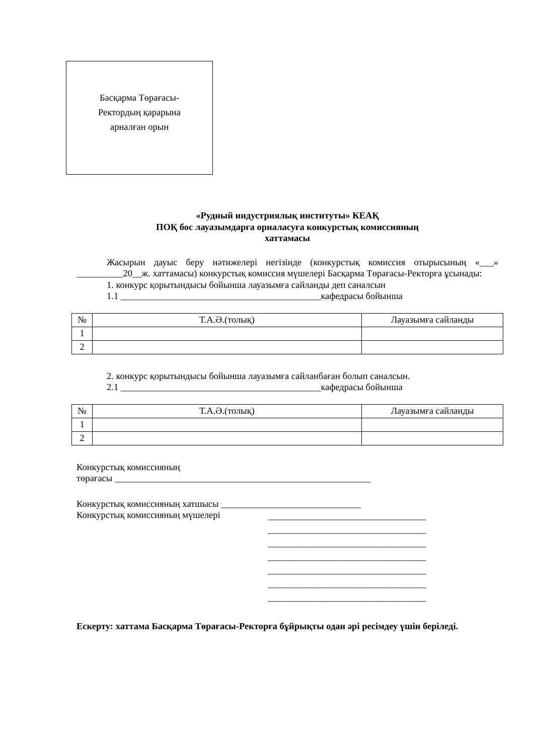Басқарма Төрағасы-
Ректордың қарарына
арналған орын
«Рудный индустриялық институты» КЕАҚ
ПОҚ бос лауазымдарға орналасуға конкурстық комиссияның
хаттамасы
Жасырын дауыс беру нәтижелері негізінде (конкурстық комиссия отырысының «___» __________20__ж. хаттамасы) конкурстық комиссия мүшелері Басқарма Төрағасы-Ректорға ұсынады:
1. конкурс қорытындысы бойынша лауазымға сайланды деп саналсын
1.1 ___________________________________________кафедрасы бойынша
| № | Т.А.Ә.(толық) | Лауазымға сайланды |
| --- | --- | --- |
| 1 | | |
| 2 | | |
2. конкурс қорытындысы бойынша лауазымға сайланбаған болып саналсын.
2.1 ___________________________________________кафедрасы бойынша
| № | Т.А.Ә.(толық) | Лауазымға сайланды |
| --- | --- | --- |
| 1 | | |
| 2 | | |
Конкурстық комиссияның
төрағасы _______________________________________________________
Конкурстық комиссияның хатшысы ______________________________
Конкурстық комиссияның мүшелері
__________________________________
__________________________________
__________________________________
__________________________________
__________________________________
__________________________________
__________________________________
Ескерту: хаттама Басқарма Төрағасы-Ректорға бұйрықты одан әрі ресімдеу үшін беріледі.